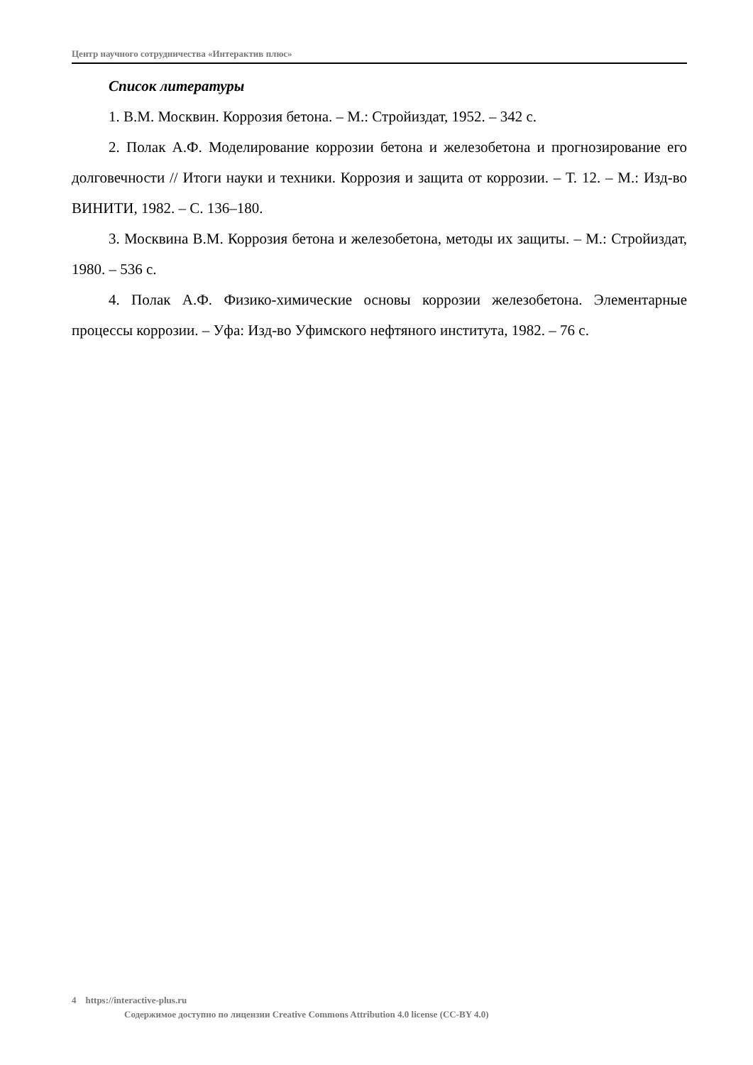Центр научного сотрудничества «Интерактив плюс»
Список литературы
1. В.М. Москвин. Коррозия бетона. – М.: Стройиздат, 1952. – 342 с.
2. Полак А.Ф. Моделирование коррозии бетона и железобетона и прогнозирование его долговечности // Итоги науки и техники. Коррозия и защита от коррозии. – Т. 12. – М.: Изд-во ВИНИТИ, 1982. – С. 136–180.
3. Москвина В.М. Коррозия бетона и железобетона, методы их защиты. – М.: Стройиздат, 1980. – 536 с.
4. Полак А.Ф. Физико-химические основы коррозии железобетона. Элементарные процессы коррозии. – Уфа: Изд-во Уфимского нефтяного института, 1982. – 76 с.
4 https://interactive-plus.ru
Содержимое доступно по лицензии Creative Commons Attribution 4.0 license (CC-BY 4.0)